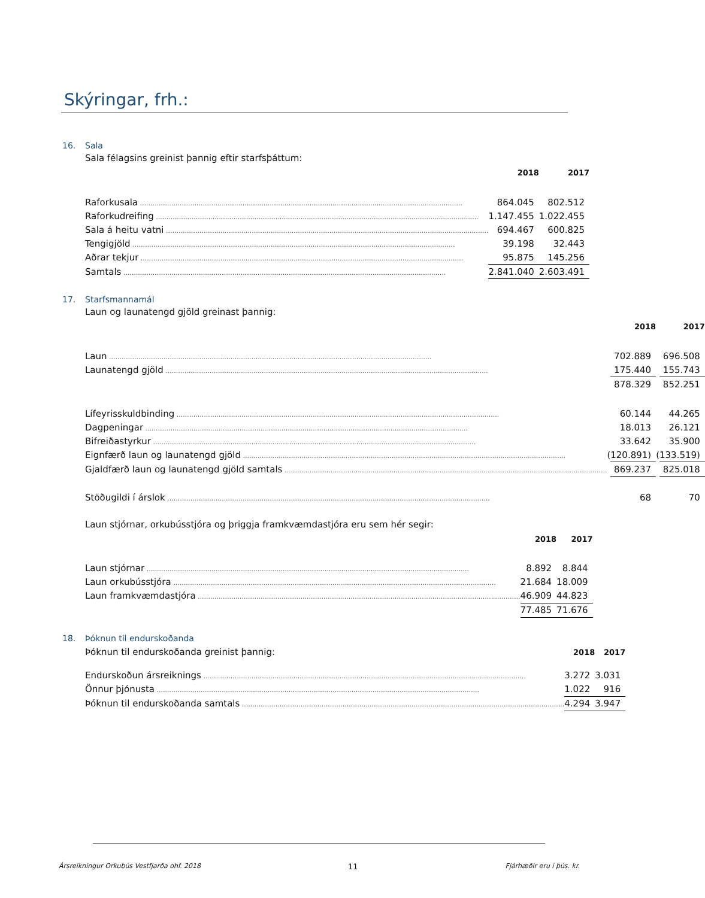Skýringar, frh.:
16. Sala
Sala félagsins greinist þannig eftir starfsþáttum:
| | | 2018 | | 2017 |
| Raforkusala | | 864.045 | | 802.512 |
| Raforkudreifing | | 1.147.455 | | 1.022.455 |
| Sala á heitu vatni | | 694.467 | | 600.825 |
| Tengigjöld | | 39.198 | | 32.443 |
| Aðrar tekjur | | 95.875 | | 145.256 |
| Samtals | | 2.841.040 | | 2.603.491 |
17. Starfsmannamál
Laun og launatengd gjöld greinast þannig:
| | | 2018 | | 2017 |
| Laun | | 702.889 | | 696.508 |
| Launatengd gjöld | | 175.440 | | 155.743 |
| | | 878.329 | | 852.251 |
| Lífeyrisskuldbinding | | 60.144 | | 44.265 |
| Dagpeningar | | 18.013 | | 26.121 |
| Bifreiðastyrkur | | 33.642 | | 35.900 |
| Eignfærð laun og launatengd gjöld | ( | 120.891) | ( | 133.519) |
| Gjaldfærð laun og launatengd gjöld samtals | | 869.237 | | 825.018 |
| Stöðugildi í árslok | | 68 | | 70 |
Laun stjórnar, orkubússtjóra og þriggja framkvæmdastjóra eru sem hér segir:
| | | 2018 | | 2017 |
| Laun stjórnar | | 8.892 | | 8.844 |
| Laun orkubússtjóra | | 21.684 | | 18.009 |
| Laun framkvæmdastjóra | | 46.909 | | 44.823 |
| | | 77.485 | | 71.676 |
18. Þóknun til endurskoðanda
| Þóknun til endurskoðanda greinist þannig: | | 2018 | | 2017 |
| Endurskoðun ársreiknings | | 3.272 | | 3.031 |
| Önnur þjónusta | | 1.022 | | 916 |
| Þóknun til endurskoðanda samtals | | 4.294 | | 3.947 |
Ársreikningur Orkubús Vestfjarða ohf. 2018 11 Fjárhæðir eru í þús. kr.